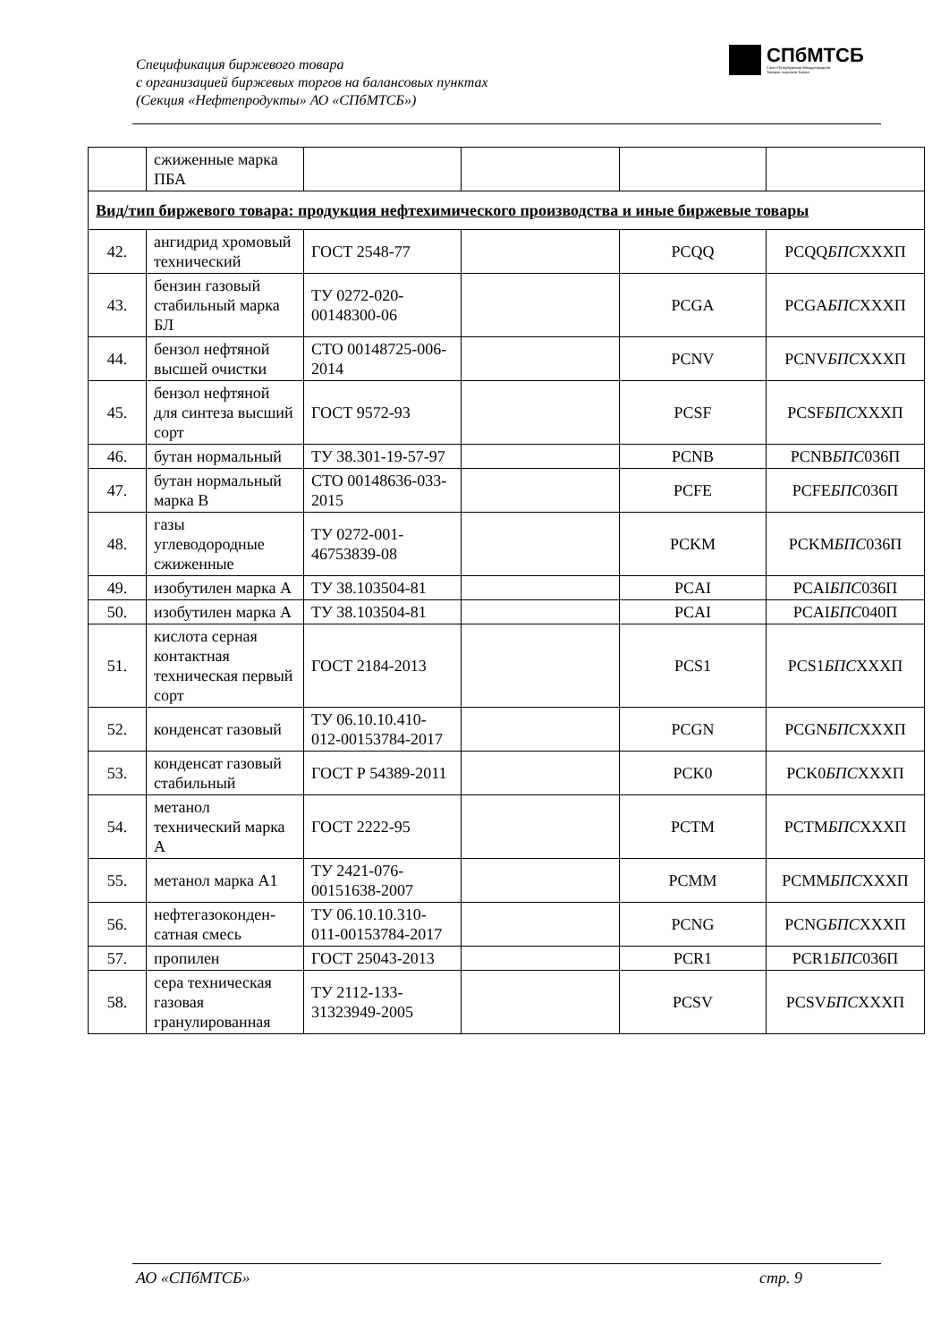Спецификация биржевого товара
с организацией биржевых торгов на балансовых пунктах
(Секция «Нефтепродукты» АО «СПбМТСБ»)
СПбМТСБ
Санкт-Петербургская Международная
Товарно-сырьевая Биржа
| | сжиженные марка ПБА | | | | |
| Вид/тип биржевого товара: продукция нефтехимического производства и иные биржевые товары | | | | | |
| 42. | ангидрид хромовый технический | ГОСТ 2548-77 | | PCQQ | PCQQ БПС XXXП |
| 43. | бензин газовый стабильный марка БЛ | ТУ 0272-020-00148300-06 | | PCGA | PCGA БПС XXXП |
| 44. | бензол нефтяной высшей очистки | СТО 00148725-006-2014 | | PCNV | PCNV БПС XXXП |
| 45. | бензол нефтяной для синтеза высший сорт | ГОСТ 9572-93 | | PCSF | PCSF БПС XXXП |
| 46. | бутан нормальный | ТУ 38.301-19-57-97 | | PCNB | PCNB БПС 036П |
| 47. | бутан нормальный марка В | СТО 00148636-033-2015 | | PCFE | PCFE БПС 036П |
| 48. | газы углеводородные сжиженные | ТУ 0272-001-46753839-08 | | PCKM | PCKM БПС 036П |
| 49. | изобутилен марка А | ТУ 38.103504-81 | | PCAI | PCAI БПС 036П |
| 50. | изобутилен марка А | ТУ 38.103504-81 | | PCAI | PCAI БПС 040П |
| 51. | кислота серная контактная техническая первый сорт | ГОСТ 2184-2013 | | PCS1 | PCS1 БПС XXXП |
| 52. | конденсат газовый | ТУ 06.10.10.410-012-00153784-2017 | | PCGN | PCGN БПС XXXП |
| 53. | конденсат газовый стабильный | ГОСТ Р 54389-2011 | | PCK0 | PCK0 БПС XXXП |
| 54. | метанол технический марка А | ГОСТ 2222-95 | | PCTM | PCTM БПС XXXП |
| 55. | метанол марка А1 | ТУ 2421-076-00151638-2007 | | PCMM | PCMM БПС XXXП |
| 56. | нефтегазоконден-сатная смесь | ТУ 06.10.10.310-011-00153784-2017 | | PCNG | PCNG БПС XXXП |
| 57. | пропилен | ГОСТ 25043-2013 | | PCR1 | PCR1 БПС 036П |
| 58. | сера техническая газовая гранулированная | ТУ 2112-133-31323949-2005 | | PCSV | PCSV БПС XXXП |
АО «СПбМТСБ» стр. 9